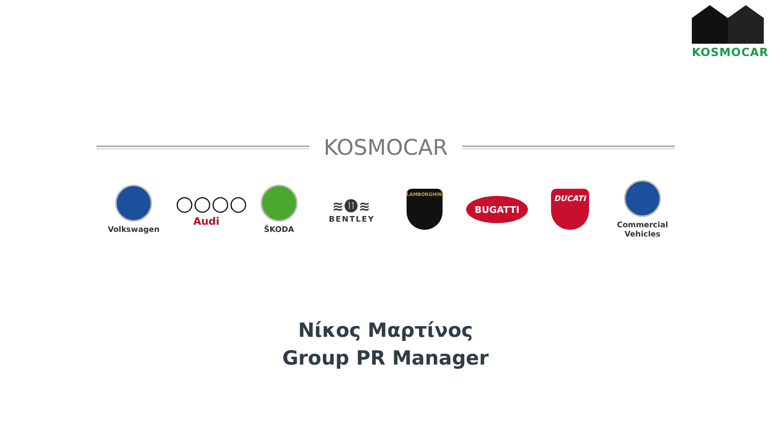KOSMOCAR
KOSMOCAR
Volkswagen
○○○○
Audi
ŠKODA
≋⓫≋
BENTLEY
LAMBORGHINI
BUGATTI
DUCATI
Commercial
Vehicles
Νίκος Μαρτίνος
Group PR Manager